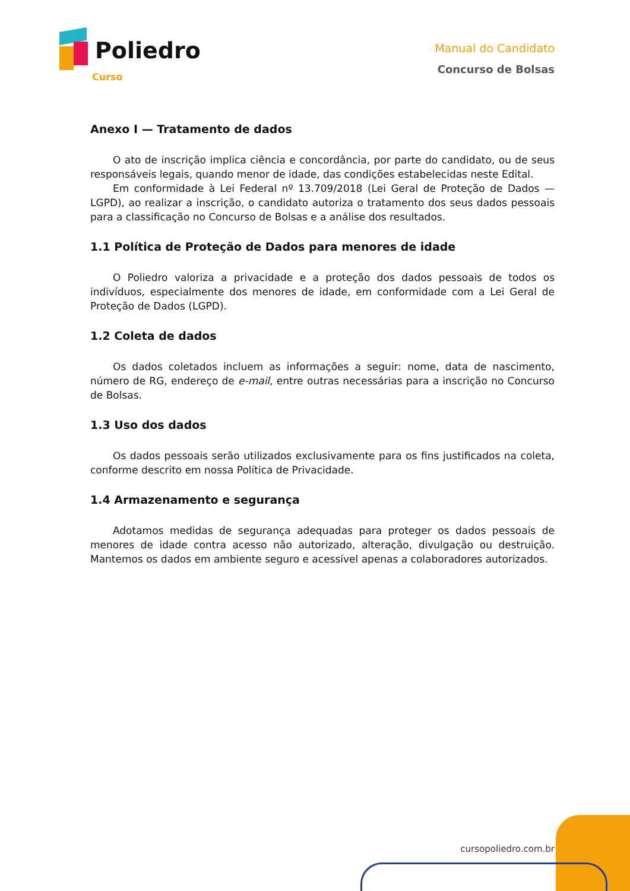Poliedro
Curso
Manual do Candidato
Concurso de Bolsas
Anexo I — Tratamento de dados
O ato de inscrição implica ciência e concordância, por parte do candidato, ou de seus responsáveis legais, quando menor de idade, das condições estabelecidas neste Edital.
Em conformidade à Lei Federal nº 13.709/2018 (Lei Geral de Proteção de Dados — LGPD), ao realizar a inscrição, o candidato autoriza o tratamento dos seus dados pessoais para a classificação no Concurso de Bolsas e a análise dos resultados.
1.1 Política de Proteção de Dados para menores de idade
O Poliedro valoriza a privacidade e a proteção dos dados pessoais de todos os indivíduos, especialmente dos menores de idade, em conformidade com a Lei Geral de Proteção de Dados (LGPD).
1.2 Coleta de dados
Os dados coletados incluem as informações a seguir: nome, data de nascimento, número de RG, endereço de e-mail, entre outras necessárias para a inscrição no Concurso de Bolsas.
1.3 Uso dos dados
Os dados pessoais serão utilizados exclusivamente para os fins justificados na coleta, conforme descrito em nossa Política de Privacidade.
1.4 Armazenamento e segurança
Adotamos medidas de segurança adequadas para proteger os dados pessoais de menores de idade contra acesso não autorizado, alteração, divulgação ou destruição. Mantemos os dados em ambiente seguro e acessível apenas a colaboradores autorizados.
cursopoliedro.com.br